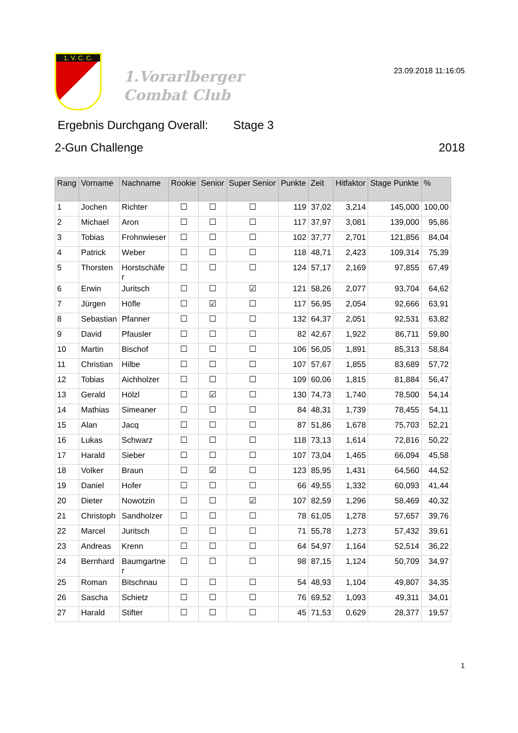1. V. C. C.
1.Vorarlberger
Combat Club
23.09.2018 11:16:05
Ergebnis Durchgang Overall: Stage 3
2-Gun Challenge 2018
| Rang | Vorname | Nachname | Rookie | Senior | Super Senior | Punkte | Zeit | Hitfaktor | Stage Punkte | % |
| --- | --- | --- | --- | --- | --- | --- | --- | --- | --- | --- |
| 1 | Jochen | Richter | ☐ | ☐ | ☐ | 119 | 37,02 | 3,214 | 145,000 | 100,00 |
| 2 | Michael | Aron | ☐ | ☐ | ☐ | 117 | 37,97 | 3,081 | 139,000 | 95,86 |
| 3 | Tobias | Frohnwieser | ☐ | ☐ | ☐ | 102 | 37,77 | 2,701 | 121,856 | 84,04 |
| 4 | Patrick | Weber | ☐ | ☐ | ☐ | 118 | 48,71 | 2,423 | 109,314 | 75,39 |
| 5 | Thorsten | Horstschäfe r | ☐ | ☐ | ☐ | 124 | 57,17 | 2,169 | 97,855 | 67,49 |
| 6 | Erwin | Juritsch | ☐ | ☐ | ☑ | 121 | 58,26 | 2,077 | 93,704 | 64,62 |
| 7 | Jürgen | Höfle | ☐ | ☑ | ☐ | 117 | 56,95 | 2,054 | 92,666 | 63,91 |
| 8 | Sebastian | Pfanner | ☐ | ☐ | ☐ | 132 | 64,37 | 2,051 | 92,531 | 63,82 |
| 9 | David | Pfausler | ☐ | ☐ | ☐ | 82 | 42,67 | 1,922 | 86,711 | 59,80 |
| 10 | Martin | Bischof | ☐ | ☐ | ☐ | 106 | 56,05 | 1,891 | 85,313 | 58,84 |
| 11 | Christian | Hilbe | ☐ | ☐ | ☐ | 107 | 57,67 | 1,855 | 83,689 | 57,72 |
| 12 | Tobias | Aichholzer | ☐ | ☐ | ☐ | 109 | 60,06 | 1,815 | 81,884 | 56,47 |
| 13 | Gerald | Hölzl | ☐ | ☑ | ☐ | 130 | 74,73 | 1,740 | 78,500 | 54,14 |
| 14 | Mathias | Simeaner | ☐ | ☐ | ☐ | 84 | 48,31 | 1,739 | 78,455 | 54,11 |
| 15 | Alan | Jacq | ☐ | ☐ | ☐ | 87 | 51,86 | 1,678 | 75,703 | 52,21 |
| 16 | Lukas | Schwarz | ☐ | ☐ | ☐ | 118 | 73,13 | 1,614 | 72,816 | 50,22 |
| 17 | Harald | Sieber | ☐ | ☐ | ☐ | 107 | 73,04 | 1,465 | 66,094 | 45,58 |
| 18 | Volker | Braun | ☐ | ☑ | ☐ | 123 | 85,95 | 1,431 | 64,560 | 44,52 |
| 19 | Daniel | Hofer | ☐ | ☐ | ☐ | 66 | 49,55 | 1,332 | 60,093 | 41,44 |
| 20 | Dieter | Nowotzin | ☐ | ☐ | ☑ | 107 | 82,59 | 1,296 | 58,469 | 40,32 |
| 21 | Christoph | Sandholzer | ☐ | ☐ | ☐ | 78 | 61,05 | 1,278 | 57,657 | 39,76 |
| 22 | Marcel | Juritsch | ☐ | ☐ | ☐ | 71 | 55,78 | 1,273 | 57,432 | 39,61 |
| 23 | Andreas | Krenn | ☐ | ☐ | ☐ | 64 | 54,97 | 1,164 | 52,514 | 36,22 |
| 24 | Bernhard | Baumgartne r | ☐ | ☐ | ☐ | 98 | 87,15 | 1,124 | 50,709 | 34,97 |
| 25 | Roman | Bitschnau | ☐ | ☐ | ☐ | 54 | 48,93 | 1,104 | 49,807 | 34,35 |
| 26 | Sascha | Schietz | ☐ | ☐ | ☐ | 76 | 69,52 | 1,093 | 49,311 | 34,01 |
| 27 | Harald | Stifter | ☐ | ☐ | ☐ | 45 | 71,53 | 0,629 | 28,377 | 19,57 |
1